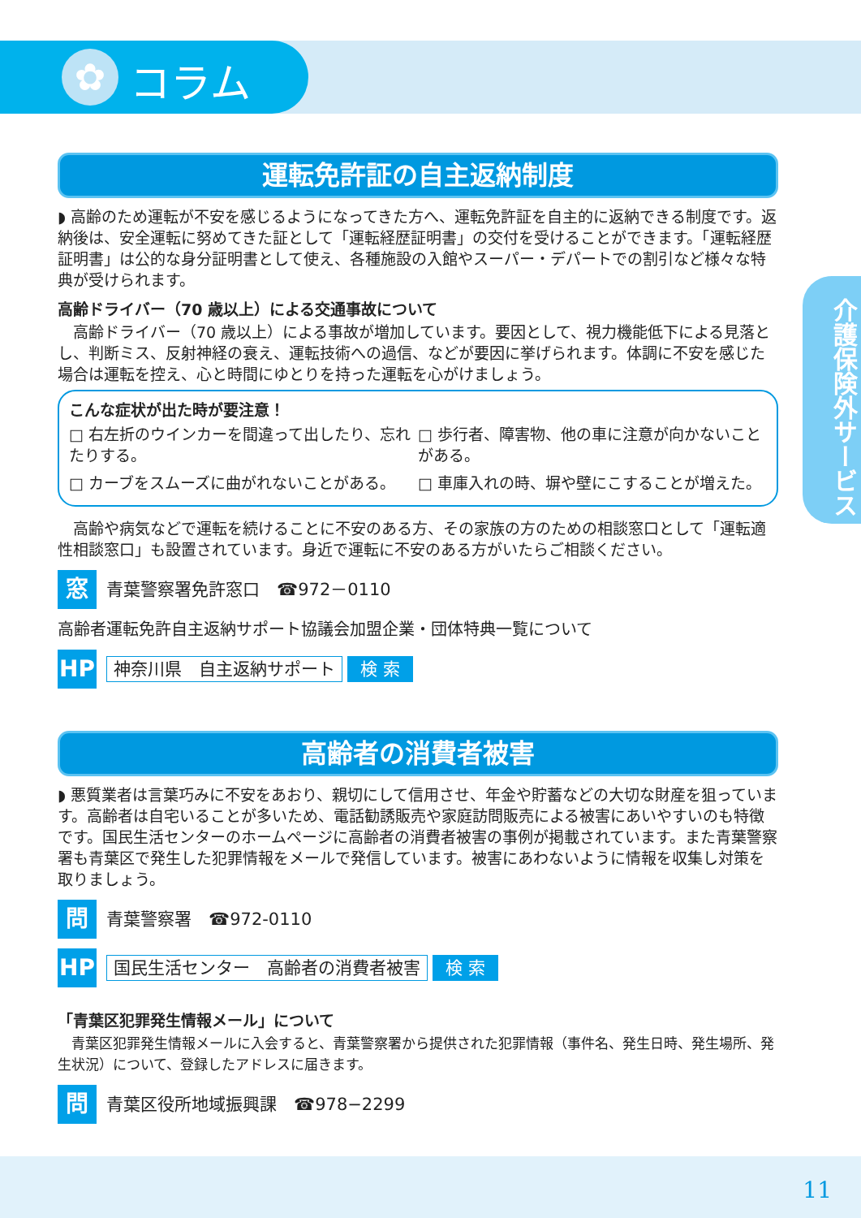✿
コラム
介護保険外サービス
運転免許証の自主返納制度
◗ 高齢のため運転が不安を感じるようになってきた方へ、運転免許証を自主的に返納できる制度です。返納後は、安全運転に努めてきた証として「運転経歴証明書」の交付を受けることができます。「運転経歴証明書」は公的な身分証明書として使え、各種施設の入館やスーパー・デパートでの割引など様々な特典が受けられます。
高齢ドライバー（70 歳以上）による交通事故について
高齢ドライバー（70 歳以上）による事故が増加しています。要因として、視力機能低下による見落とし、判断ミス、反射神経の衰え、運転技術への過信、などが要因に挙げられます。体調に不安を感じた場合は運転を控え、心と時間にゆとりを持った運転を心がけましょう。
こんな症状が出た時が要注意！
□ 右左折のウインカーを間違って出したり、忘れたりする。
□ 歩行者、障害物、他の車に注意が向かないことがある。
□ カーブをスムーズに曲がれないことがある。
□ 車庫入れの時、塀や壁にこすることが増えた。
高齢や病気などで運転を続けることに不安のある方、その家族の方のための相談窓口として「運転適性相談窓口」も設置されています。身近で運転に不安のある方がいたらご相談ください。
窓
青葉警察署免許窓口　☎972－0110
高齢者運転免許自主返納サポート協議会加盟企業・団体特典一覧について
HP
神奈川県　自主返納サポート 検 索
高齢者の消費者被害
◗ 悪質業者は言葉巧みに不安をあおり、親切にして信用させ、年金や貯蓄などの大切な財産を狙っています。高齢者は自宅いることが多いため、電話勧誘販売や家庭訪問販売による被害にあいやすいのも特徴です。国民生活センターのホームページに高齢者の消費者被害の事例が掲載されています。また青葉警察署も青葉区で発生した犯罪情報をメールで発信しています。被害にあわないように情報を収集し対策を取りましょう。
問
青葉警察署　☎972-0110
HP
国民生活センター　高齢者の消費者被害 検 索
「青葉区犯罪発生情報メール」について
青葉区犯罪発生情報メールに入会すると、青葉警察署から提供された犯罪情報（事件名、発生日時、発生場所、発生状況）について、登録したアドレスに届きます。
問
青葉区役所地域振興課　☎978−2299
11